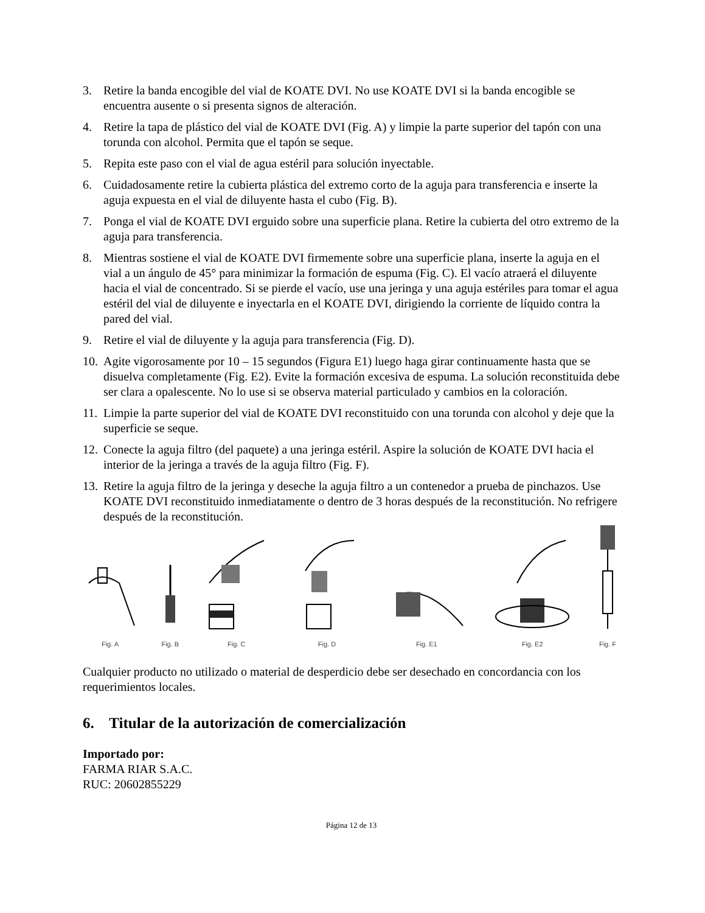3. Retire la banda encogible del vial de KOATE DVI. No use KOATE DVI si la banda encogible se encuentra ausente o si presenta signos de alteración.
4. Retire la tapa de plástico del vial de KOATE DVI (Fig. A) y limpie la parte superior del tapón con una torunda con alcohol. Permita que el tapón se seque.
5. Repita este paso con el vial de agua estéril para solución inyectable.
6. Cuidadosamente retire la cubierta plástica del extremo corto de la aguja para transferencia e inserte la aguja expuesta en el vial de diluyente hasta el cubo (Fig. B).
7. Ponga el vial de KOATE DVI erguido sobre una superficie plana. Retire la cubierta del otro extremo de la aguja para transferencia.
8. Mientras sostiene el vial de KOATE DVI firmemente sobre una superficie plana, inserte la aguja en el vial a un ángulo de 45° para minimizar la formación de espuma (Fig. C). El vacío atraerá el diluyente hacia el vial de concentrado. Si se pierde el vacío, use una jeringa y una aguja estériles para tomar el agua estéril del vial de diluyente e inyectarla en el KOATE DVI, dirigiendo la corriente de líquido contra la pared del vial.
9. Retire el vial de diluyente y la aguja para transferencia (Fig. D).
10. Agite vigorosamente por 10 – 15 segundos (Figura E1) luego haga girar continuamente hasta que se disuelva completamente (Fig. E2). Evite la formación excesiva de espuma. La solución reconstituida debe ser clara a opalescente. No lo use si se observa material particulado y cambios en la coloración.
11. Limpie la parte superior del vial de KOATE DVI reconstituido con una torunda con alcohol y deje que la superficie se seque.
12. Conecte la aguja filtro (del paquete) a una jeringa estéril. Aspire la solución de KOATE DVI hacia el interior de la jeringa a través de la aguja filtro (Fig. F).
13. Retire la aguja filtro de la jeringa y deseche la aguja filtro a un contenedor a prueba de pinchazos. Use KOATE DVI reconstituido inmediatamente o dentro de 3 horas después de la reconstitución. No refrigere después de la reconstitución.
Fig. A
Fig. B
Fig. C
Fig. D
Fig. E1
Fig. E2
Fig. F
Cualquier producto no utilizado o material de desperdicio debe ser desechado en concordancia con los requerimientos locales.
6. Titular de la autorización de comercialización
Importado por:
FARMA RIAR S.A.C.
RUC: 20602855229
Página 12 de 13